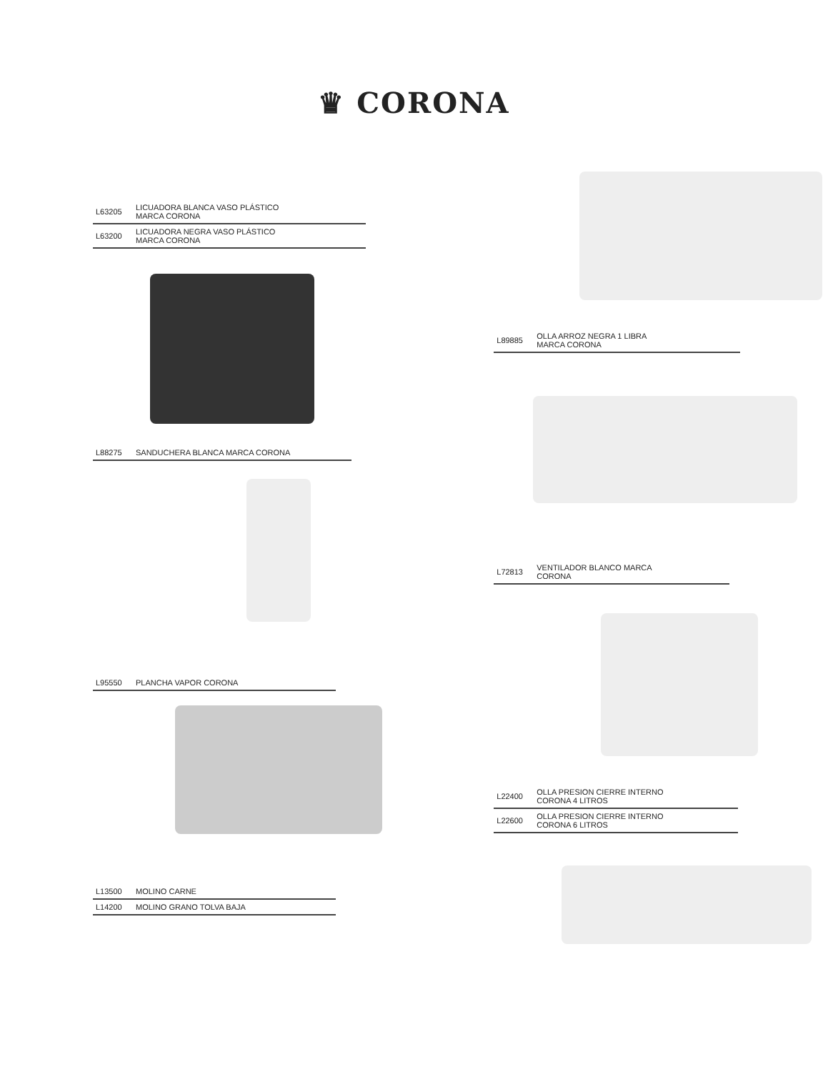♛ CORONA
| L63205 | LICUADORA BLANCA VASO PLÁSTICO MARCA CORONA |
| L63200 | LICUADORA NEGRA VASO PLÁSTICO MARCA CORONA |
| L88275 | SANDUCHERA BLANCA MARCA CORONA |
| L95550 | PLANCHA VAPOR CORONA |
| L13500 | MOLINO CARNE |
| L14200 | MOLINO GRANO TOLVA BAJA |
| L89885 | OLLA ARROZ NEGRA 1 LIBRA MARCA CORONA |
| L72813 | VENTILADOR BLANCO MARCA CORONA |
| L22400 | OLLA PRESION CIERRE INTERNO CORONA 4 LITROS |
| L22600 | OLLA PRESION CIERRE INTERNO CORONA 6 LITROS |